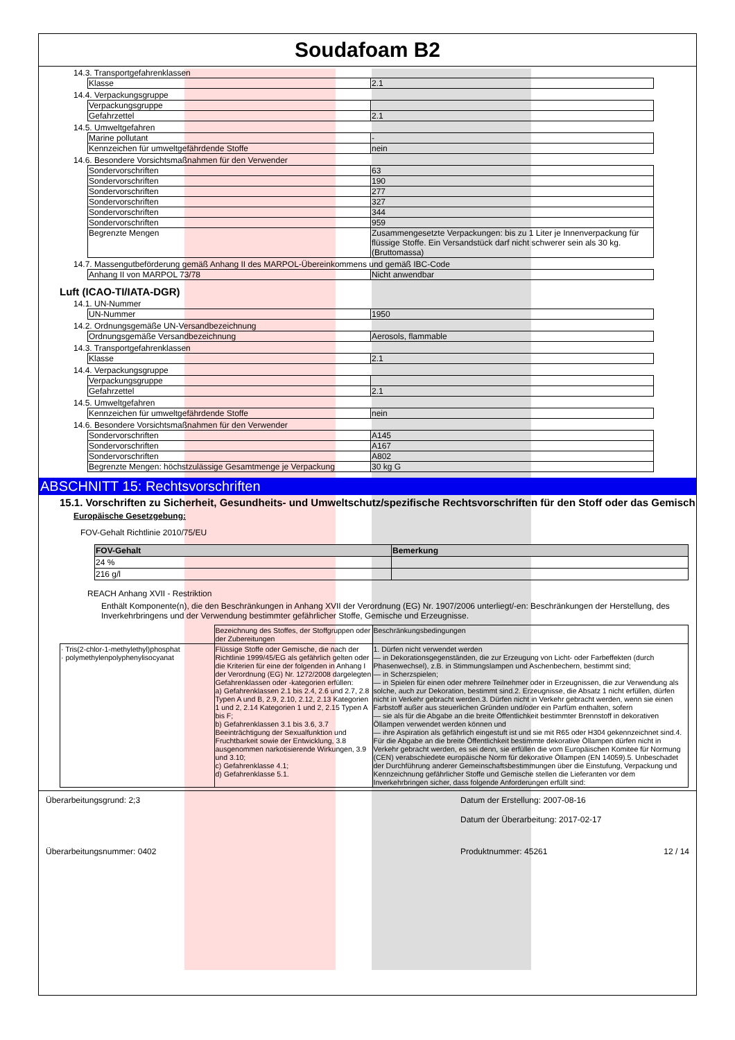Soudafoam B2
14.3. Transportgefahrenklassen
| Klasse | 2.1 |
14.4. Verpackungsgruppe
| Verpackungsgruppe | |
| Gefahrzettel | 2.1 |
14.5. Umweltgefahren
| Marine pollutant | - |
| Kennzeichen für umweltgefährdende Stoffe | nein |
14.6. Besondere Vorsichtsmaßnahmen für den Verwender
| Sondervorschriften | 63 |
| Sondervorschriften | 190 |
| Sondervorschriften | 277 |
| Sondervorschriften | 327 |
| Sondervorschriften | 344 |
| Sondervorschriften | 959 |
| Begrenzte Mengen | Zusammengesetzte Verpackungen: bis zu 1 Liter je Innenverpackung für flüssige Stoffe. Ein Versandstück darf nicht schwerer sein als 30 kg. (Bruttomassa) |
14.7. Massengutbeförderung gemäß Anhang II des MARPOL-Übereinkommens und gemäß IBC-Code
| Anhang II von MARPOL 73/78 | Nicht anwendbar |
Luft (ICAO-TI/IATA-DGR)
14.1. UN-Nummer
| UN-Nummer | 1950 |
14.2. Ordnungsgemäße UN-Versandbezeichnung
| Ordnungsgemäße Versandbezeichnung | Aerosols, flammable |
14.3. Transportgefahrenklassen
| Klasse | 2.1 |
14.4. Verpackungsgruppe
| Verpackungsgruppe | |
| Gefahrzettel | 2.1 |
14.5. Umweltgefahren
| Kennzeichen für umweltgefährdende Stoffe | nein |
14.6. Besondere Vorsichtsmaßnahmen für den Verwender
| Sondervorschriften | A145 |
| Sondervorschriften | A167 |
| Sondervorschriften | A802 |
| Begrenzte Mengen: höchstzulässige Gesamtmenge je Verpackung | 30 kg G |
ABSCHNITT 15: Rechtsvorschriften
15.1. Vorschriften zu Sicherheit, Gesundheits- und Umweltschutz/spezifische Rechtsvorschriften für den Stoff oder das Gemisch
Europäische Gesetzgebung:
FOV-Gehalt Richtlinie 2010/75/EU
| FOV-Gehalt | Bemerkung |
| --- | --- |
| 24 % | |
| 216 g/l | |
REACH Anhang XVII - Restriktion
Enthält Komponente(n), die den Beschränkungen in Anhang XVII der Verordnung (EG) Nr. 1907/2006 unterliegt/-en: Beschränkungen der Herstellung, des Inverkehrbringens und der Verwendung bestimmter gefährlicher Stoffe, Gemische und Erzeugnisse.
| | Bezeichnung des Stoffes, der Stoffgruppen oder der Zubereitungen | Beschränkungsbedingungen |
| · Tris(2-chlor-1-methylethyl)phosphat · polymethylenpolyphenylisocyanat | Flüssige Stoffe oder Gemische, die nach der Richtlinie 1999/45/EG als gefährlich gelten oder die Kriterien für eine der folgenden in Anhang I der Verordnung (EG) Nr. 1272/2008 dargelegten Gefahrenklassen oder -kategorien erfüllen: a) Gefahrenklassen 2.1 bis 2.4, 2.6 und 2.7, 2.8 Typen A und B, 2.9, 2.10, 2.12, 2.13 Kategorien 1 und 2, 2.14 Kategorien 1 und 2, 2.15 Typen A bis F; b) Gefahrenklassen 3.1 bis 3.6, 3.7 Beeinträchtigung der Sexualfunktion und Fruchtbarkeit sowie der Entwicklung, 3.8 ausgenommen narkotisierende Wirkungen, 3.9 und 3.10; c) Gefahrenklasse 4.1; d) Gefahrenklasse 5.1. | 1. Dürfen nicht verwendet werden — in Dekorationsgegenständen, die zur Erzeugung von Licht- oder Farbeffekten (durch Phasenwechsel), z.B. in Stimmungslampen und Aschenbechern, bestimmt sind; — in Scherzspielen; — in Spielen für einen oder mehrere Teilnehmer oder in Erzeugnissen, die zur Verwendung als solche, auch zur Dekoration, bestimmt sind.2. Erzeugnisse, die Absatz 1 nicht erfüllen, dürfen nicht in Verkehr gebracht werden.3. Dürfen nicht in Verkehr gebracht werden, wenn sie einen Farbstoff außer aus steuerlichen Gründen und/oder ein Parfüm enthalten, sofern — sie als für die Abgabe an die breite Öffentlichkeit bestimmter Brennstoff in dekorativen Öllampen verwendet werden können und — ihre Aspiration als gefährlich eingestuft ist und sie mit R65 oder H304 gekennzeichnet sind.4. Für die Abgabe an die breite Öffentlichkeit bestimmte dekorative Öllampen dürfen nicht in Verkehr gebracht werden, es sei denn, sie erfüllen die vom Europäischen Komitee für Normung (CEN) verabschiedete europäische Norm für dekorative Öllampen (EN 14059).5. Unbeschadet der Durchführung anderer Gemeinschaftsbestimmungen über die Einstufung, Verpackung und Kennzeichnung gefährlicher Stoffe und Gemische stellen die Lieferanten vor dem Inverkehrbringen sicher, dass folgende Anforderungen erfüllt sind: |
Überarbeitungsgrund: 2;3 Datum der Erstellung: 2007-08-16
Datum der Überarbeitung: 2017-02-17
Überarbeitungsnummer: 0402 Produktnummer: 45261 12 / 14